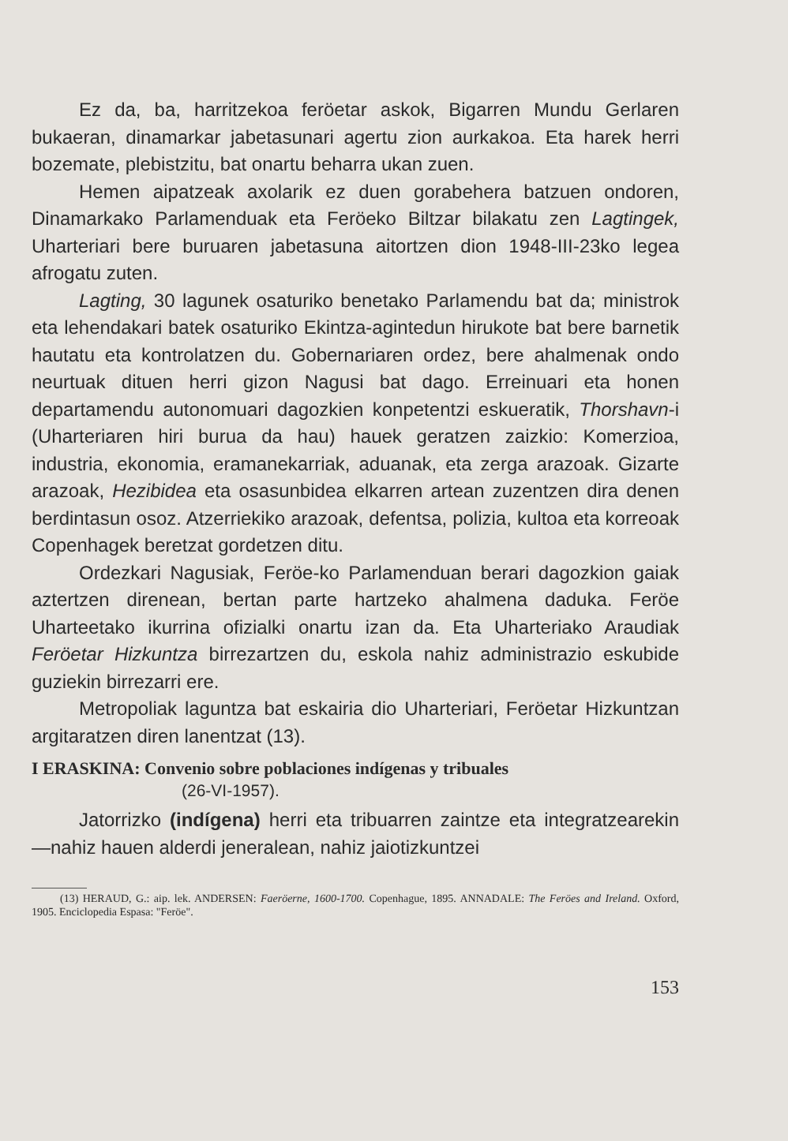Ez da, ba, harritzekoa feröetar askok, Bigarren Mundu Gerlaren bukaeran, dinamarkar jabetasunari agertu zion aurkakoa. Eta harek herri bozemate, plebistzitu, bat onartu beharra ukan zuen.
Hemen aipatzeak axolarik ez duen gorabehera batzuen ondoren, Dinamarkako Parlamenduak eta Feröeko Biltzar bilakatu zen Lagtingek, Uharteriari bere buruaren jabetasuna aitortzen dion 1948-III-23ko legea afrogatu zuten.
Lagting, 30 lagunek osaturiko benetako Parlamendu bat da; ministrok eta lehendakari batek osaturiko Ekintza-agintedun hirukote bat bere barnetik hautatu eta kontrolatzen du. Gobernariaren ordez, bere ahalmenak ondo neurtuak dituen herri gizon Nagusi bat dago. Erreinuari eta honen departamendu autonomuari dagozkien konpetentzi eskueratik, Thorshavn-i (Uharteriaren hiri burua da hau) hauek geratzen zaizkio: Komerzioa, industria, ekonomia, eramanekarriak, aduanak, eta zerga arazoak. Gizarte arazoak, Hezibidea eta osasunbidea elkarren artean zuzentzen dira denen berdintasun osoz. Atzerriekiko arazoak, defentsa, polizia, kultoa eta korreoak Copenhagek beretzat gordetzen ditu.
Ordezkari Nagusiak, Feröe-ko Parlamenduan berari dagozkion gaiak aztertzen direnean, bertan parte hartzeko ahalmena daduka. Feröe Uharteetako ikurrina ofizialki onartu izan da. Eta Uharteriako Araudiak Feröetar Hizkuntza birrezartzen du, eskola nahiz administrazio eskubide guziekin birrezarri ere.
Metropoliak laguntza bat eskairia dio Uharteriari, Feröetar Hizkuntzan argitaratzen diren lanentzat (13).
I ERASKINA: Convenio sobre poblaciones indígenas y tribuales
(26-VI-1957).
Jatorrizko (indígena) herri eta tribuarren zaintze eta integratzearekin —nahiz hauen alderdi jeneralean, nahiz jaiotizkuntzei
(13) HERAUD, G.: aip. lek. ANDERSEN: Faeröerne, 1600-1700. Copenhague, 1895. ANNADALE: The Feröes and Ireland. Oxford, 1905. Enciclopedia Espasa: "Feröe".
153